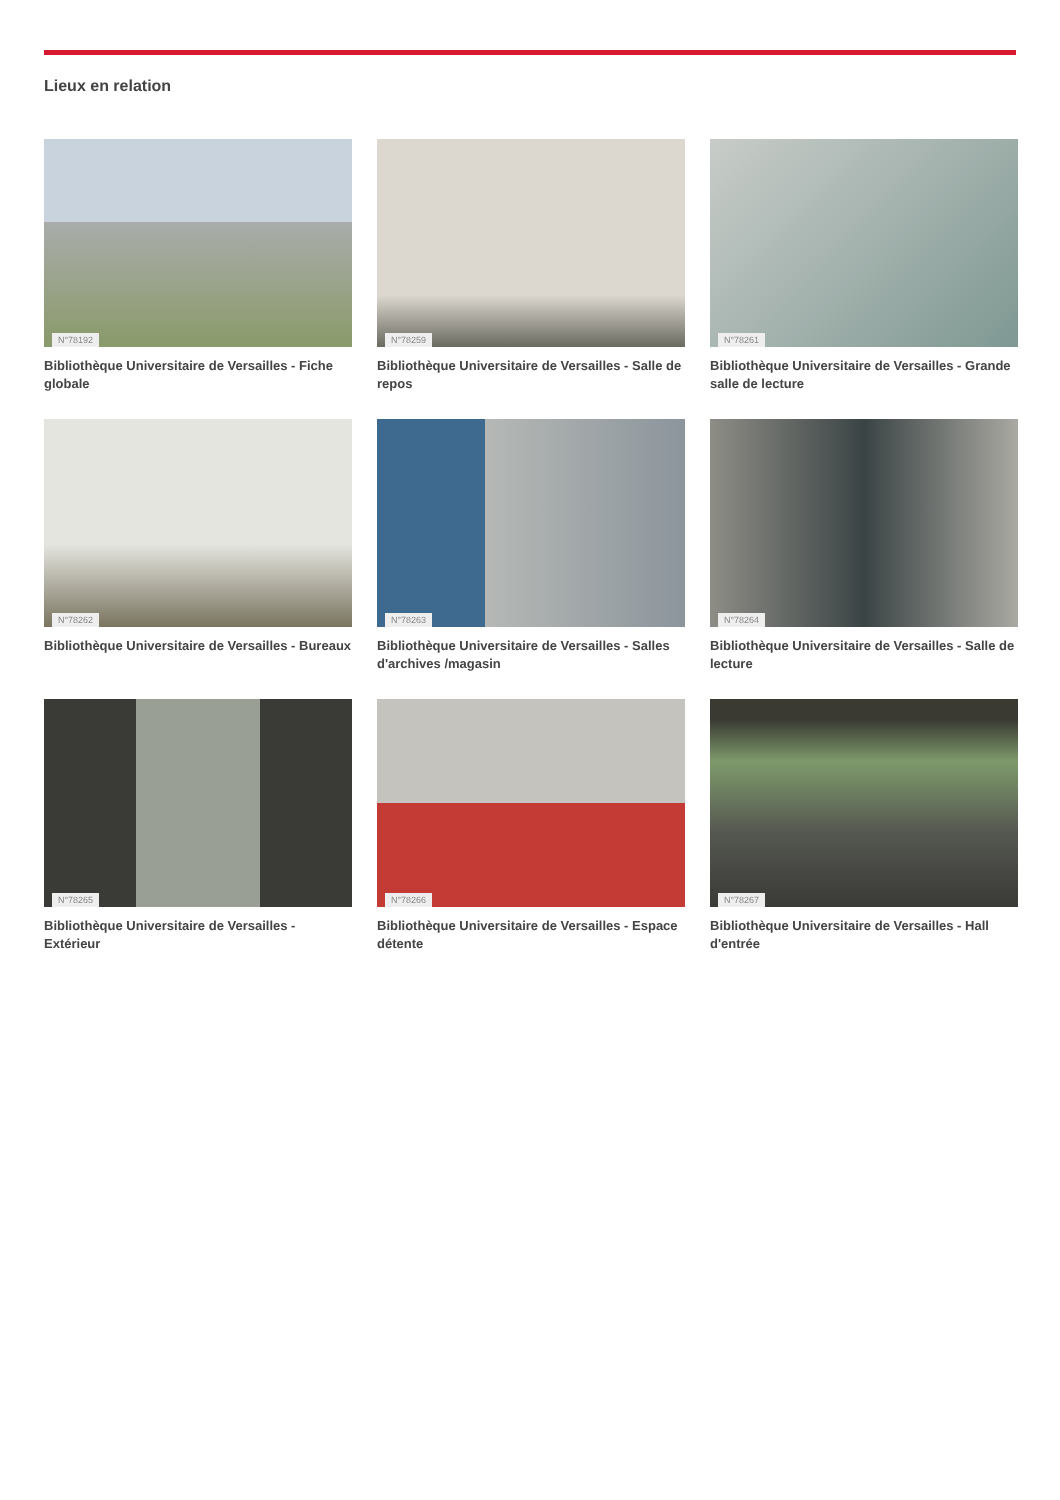Lieux en relation
N°78192
Bibliothèque Universitaire de Versailles - Fiche globale
N°78259
Bibliothèque Universitaire de Versailles - Salle de repos
N°78261
Bibliothèque Universitaire de Versailles - Grande salle de lecture
N°78262
Bibliothèque Universitaire de Versailles - Bureaux
N°78263
Bibliothèque Universitaire de Versailles - Salles d'archives /magasin
N°78264
Bibliothèque Universitaire de Versailles - Salle de lecture
N°78265
Bibliothèque Universitaire de Versailles - Extérieur
N°78266
Bibliothèque Universitaire de Versailles - Espace détente
N°78267
Bibliothèque Universitaire de Versailles - Hall d'entrée